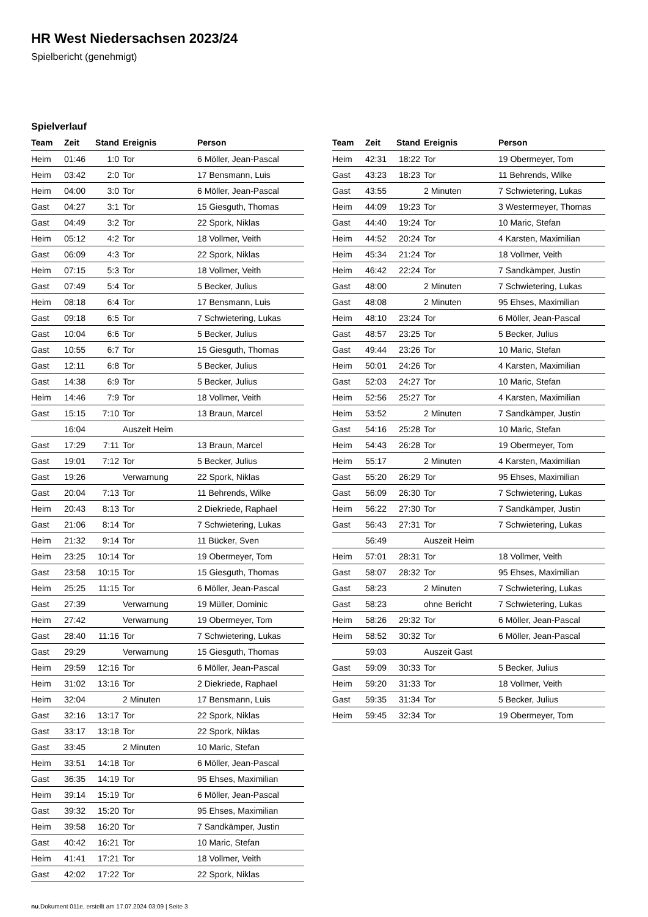HR West Niedersachsen 2023/24
Spielbericht (genehmigt)
Spielverlauf
| Team | Zeit | Stand | Ereignis | Person |
| --- | --- | --- | --- | --- |
| Heim | 01:46 | 1:0 | Tor | 6 Möller, Jean-Pascal |
| Heim | 03:42 | 2:0 | Tor | 17 Bensmann, Luis |
| Heim | 04:00 | 3:0 | Tor | 6 Möller, Jean-Pascal |
| Gast | 04:27 | 3:1 | Tor | 15 Giesguth, Thomas |
| Gast | 04:49 | 3:2 | Tor | 22 Spork, Niklas |
| Heim | 05:12 | 4:2 | Tor | 18 Vollmer, Veith |
| Gast | 06:09 | 4:3 | Tor | 22 Spork, Niklas |
| Heim | 07:15 | 5:3 | Tor | 18 Vollmer, Veith |
| Gast | 07:49 | 5:4 | Tor | 5 Becker, Julius |
| Heim | 08:18 | 6:4 | Tor | 17 Bensmann, Luis |
| Gast | 09:18 | 6:5 | Tor | 7 Schwietering, Lukas |
| Gast | 10:04 | 6:6 | Tor | 5 Becker, Julius |
| Gast | 10:55 | 6:7 | Tor | 15 Giesguth, Thomas |
| Gast | 12:11 | 6:8 | Tor | 5 Becker, Julius |
| Gast | 14:38 | 6:9 | Tor | 5 Becker, Julius |
| Heim | 14:46 | 7:9 | Tor | 18 Vollmer, Veith |
| Gast | 15:15 | 7:10 | Tor | 13 Braun, Marcel |
| | 16:04 | | Auszeit Heim | |
| Gast | 17:29 | 7:11 | Tor | 13 Braun, Marcel |
| Gast | 19:01 | 7:12 | Tor | 5 Becker, Julius |
| Gast | 19:26 | | Verwarnung | 22 Spork, Niklas |
| Gast | 20:04 | 7:13 | Tor | 11 Behrends, Wilke |
| Heim | 20:43 | 8:13 | Tor | 2 Diekriede, Raphael |
| Gast | 21:06 | 8:14 | Tor | 7 Schwietering, Lukas |
| Heim | 21:32 | 9:14 | Tor | 11 Bücker, Sven |
| Heim | 23:25 | 10:14 | Tor | 19 Obermeyer, Tom |
| Gast | 23:58 | 10:15 | Tor | 15 Giesguth, Thomas |
| Heim | 25:25 | 11:15 | Tor | 6 Möller, Jean-Pascal |
| Gast | 27:39 | | Verwarnung | 19 Müller, Dominic |
| Heim | 27:42 | | Verwarnung | 19 Obermeyer, Tom |
| Gast | 28:40 | 11:16 | Tor | 7 Schwietering, Lukas |
| Gast | 29:29 | | Verwarnung | 15 Giesguth, Thomas |
| Heim | 29:59 | 12:16 | Tor | 6 Möller, Jean-Pascal |
| Heim | 31:02 | 13:16 | Tor | 2 Diekriede, Raphael |
| Heim | 32:04 | | 2 Minuten | 17 Bensmann, Luis |
| Gast | 32:16 | 13:17 | Tor | 22 Spork, Niklas |
| Gast | 33:17 | 13:18 | Tor | 22 Spork, Niklas |
| Gast | 33:45 | | 2 Minuten | 10 Maric, Stefan |
| Heim | 33:51 | 14:18 | Tor | 6 Möller, Jean-Pascal |
| Gast | 36:35 | 14:19 | Tor | 95 Ehses, Maximilian |
| Heim | 39:14 | 15:19 | Tor | 6 Möller, Jean-Pascal |
| Gast | 39:32 | 15:20 | Tor | 95 Ehses, Maximilian |
| Heim | 39:58 | 16:20 | Tor | 7 Sandkämper, Justin |
| Gast | 40:42 | 16:21 | Tor | 10 Maric, Stefan |
| Heim | 41:41 | 17:21 | Tor | 18 Vollmer, Veith |
| Gast | 42:02 | 17:22 | Tor | 22 Spork, Niklas |
| Team | Zeit | Stand | Ereignis | Person |
| --- | --- | --- | --- | --- |
| Heim | 42:31 | 18:22 | Tor | 19 Obermeyer, Tom |
| Gast | 43:23 | 18:23 | Tor | 11 Behrends, Wilke |
| Gast | 43:55 | | 2 Minuten | 7 Schwietering, Lukas |
| Heim | 44:09 | 19:23 | Tor | 3 Westermeyer, Thomas |
| Gast | 44:40 | 19:24 | Tor | 10 Maric, Stefan |
| Heim | 44:52 | 20:24 | Tor | 4 Karsten, Maximilian |
| Heim | 45:34 | 21:24 | Tor | 18 Vollmer, Veith |
| Heim | 46:42 | 22:24 | Tor | 7 Sandkämper, Justin |
| Gast | 48:00 | | 2 Minuten | 7 Schwietering, Lukas |
| Gast | 48:08 | | 2 Minuten | 95 Ehses, Maximilian |
| Heim | 48:10 | 23:24 | Tor | 6 Möller, Jean-Pascal |
| Gast | 48:57 | 23:25 | Tor | 5 Becker, Julius |
| Gast | 49:44 | 23:26 | Tor | 10 Maric, Stefan |
| Heim | 50:01 | 24:26 | Tor | 4 Karsten, Maximilian |
| Gast | 52:03 | 24:27 | Tor | 10 Maric, Stefan |
| Heim | 52:56 | 25:27 | Tor | 4 Karsten, Maximilian |
| Heim | 53:52 | | 2 Minuten | 7 Sandkämper, Justin |
| Gast | 54:16 | 25:28 | Tor | 10 Maric, Stefan |
| Heim | 54:43 | 26:28 | Tor | 19 Obermeyer, Tom |
| Heim | 55:17 | | 2 Minuten | 4 Karsten, Maximilian |
| Gast | 55:20 | 26:29 | Tor | 95 Ehses, Maximilian |
| Gast | 56:09 | 26:30 | Tor | 7 Schwietering, Lukas |
| Heim | 56:22 | 27:30 | Tor | 7 Sandkämper, Justin |
| Gast | 56:43 | 27:31 | Tor | 7 Schwietering, Lukas |
| | 56:49 | | Auszeit Heim | |
| Heim | 57:01 | 28:31 | Tor | 18 Vollmer, Veith |
| Gast | 58:07 | 28:32 | Tor | 95 Ehses, Maximilian |
| Gast | 58:23 | | 2 Minuten | 7 Schwietering, Lukas |
| Gast | 58:23 | | ohne Bericht | 7 Schwietering, Lukas |
| Heim | 58:26 | 29:32 | Tor | 6 Möller, Jean-Pascal |
| Heim | 58:52 | 30:32 | Tor | 6 Möller, Jean-Pascal |
| | 59:03 | | Auszeit Gast | |
| Gast | 59:09 | 30:33 | Tor | 5 Becker, Julius |
| Heim | 59:20 | 31:33 | Tor | 18 Vollmer, Veith |
| Gast | 59:35 | 31:34 | Tor | 5 Becker, Julius |
| Heim | 59:45 | 32:34 | Tor | 19 Obermeyer, Tom |
nu.Dokument 011e, erstellt am 17.07.2024 03:09 | Seite 3